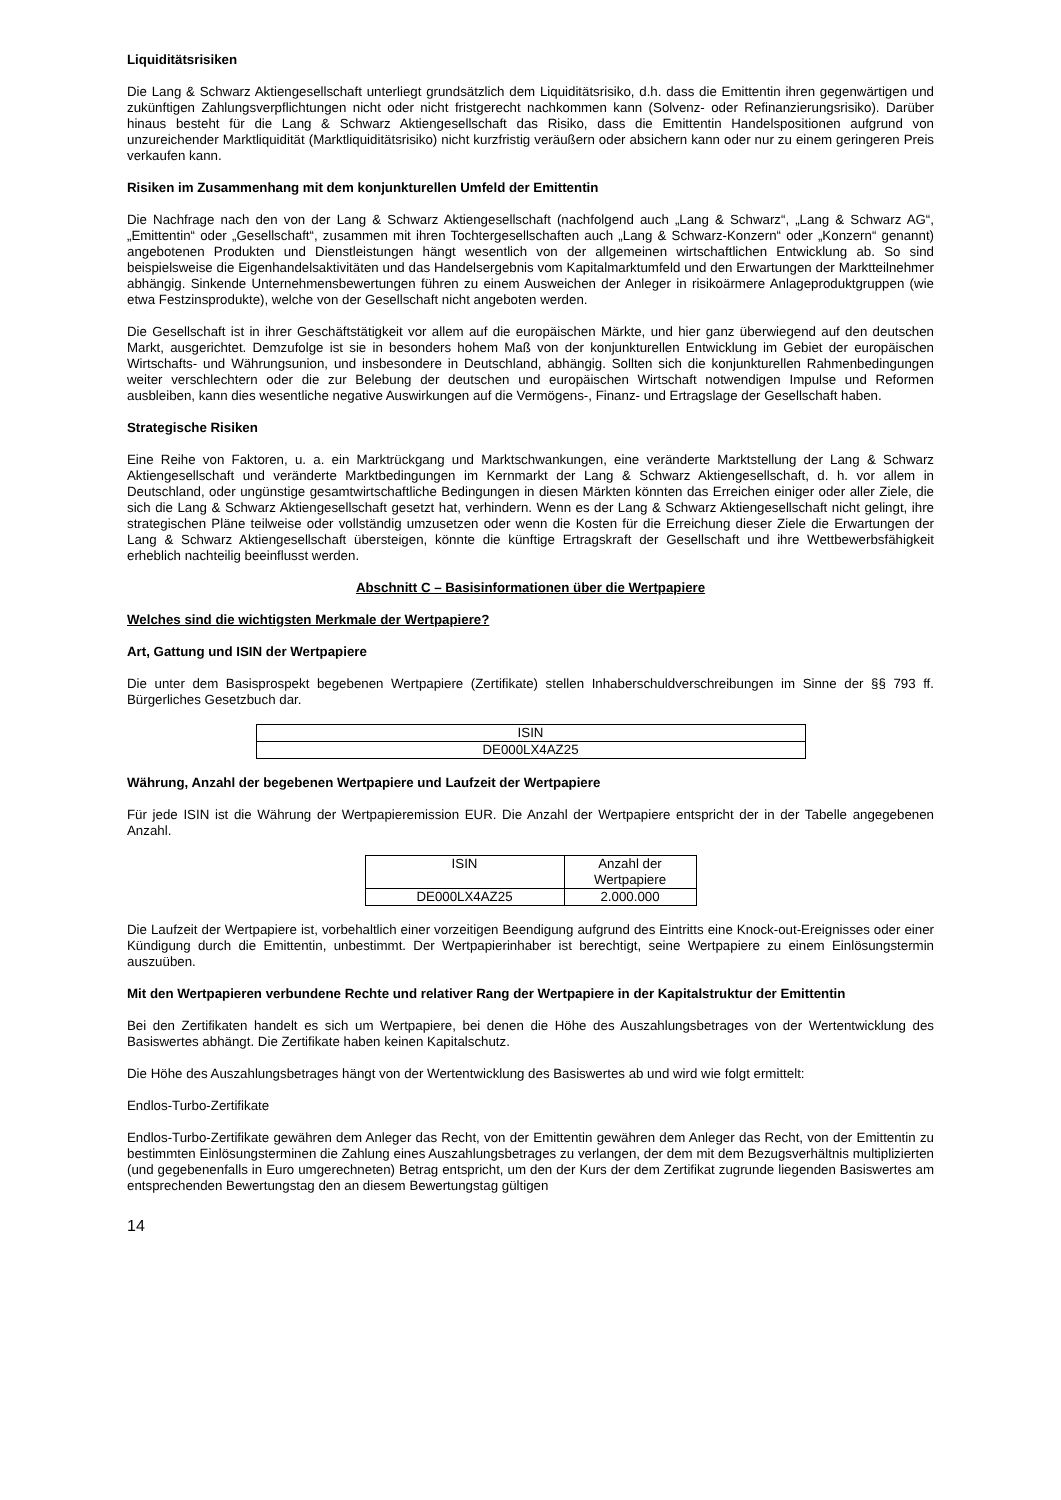Liquiditätsrisiken
Die Lang & Schwarz Aktiengesellschaft unterliegt grundsätzlich dem Liquiditätsrisiko, d.h. dass die Emittentin ihren gegenwärtigen und zukünftigen Zahlungsverpflichtungen nicht oder nicht fristgerecht nachkommen kann (Solvenz- oder Refinanzierungsrisiko). Darüber hinaus besteht für die Lang & Schwarz Aktiengesellschaft das Risiko, dass die Emittentin Handelspositionen aufgrund von unzureichender Marktliquidität (Marktliquiditätsrisiko) nicht kurzfristig veräußern oder absichern kann oder nur zu einem geringeren Preis verkaufen kann.
Risiken im Zusammenhang mit dem konjunkturellen Umfeld der Emittentin
Die Nachfrage nach den von der Lang & Schwarz Aktiengesellschaft (nachfolgend auch „Lang & Schwarz“, „Lang & Schwarz AG“, „Emittentin“ oder „Gesellschaft“, zusammen mit ihren Tochtergesellschaften auch „Lang & Schwarz-Konzern“ oder „Konzern“ genannt) angebotenen Produkten und Dienstleistungen hängt wesentlich von der allgemeinen wirtschaftlichen Entwicklung ab. So sind beispielsweise die Eigenhandelsaktivitäten und das Handelsergebnis vom Kapitalmarktumfeld und den Erwartungen der Marktteilnehmer abhängig. Sinkende Unternehmensbewertungen führen zu einem Ausweichen der Anleger in risikoärmere Anlageproduktgruppen (wie etwa Festzinsprodukte), welche von der Gesellschaft nicht angeboten werden.
Die Gesellschaft ist in ihrer Geschäftstätigkeit vor allem auf die europäischen Märkte, und hier ganz überwiegend auf den deutschen Markt, ausgerichtet. Demzufolge ist sie in besonders hohem Maß von der konjunkturellen Entwicklung im Gebiet der europäischen Wirtschafts- und Währungsunion, und insbesondere in Deutschland, abhängig. Sollten sich die konjunkturellen Rahmenbedingungen weiter verschlechtern oder die zur Belebung der deutschen und europäischen Wirtschaft notwendigen Impulse und Reformen ausbleiben, kann dies wesentliche negative Auswirkungen auf die Vermögens-, Finanz- und Ertragslage der Gesellschaft haben.
Strategische Risiken
Eine Reihe von Faktoren, u. a. ein Marktrückgang und Marktschwankungen, eine veränderte Marktstellung der Lang & Schwarz Aktiengesellschaft und veränderte Marktbedingungen im Kernmarkt der Lang & Schwarz Aktiengesellschaft, d. h. vor allem in Deutschland, oder ungünstige gesamtwirtschaftliche Bedingungen in diesen Märkten könnten das Erreichen einiger oder aller Ziele, die sich die Lang & Schwarz Aktiengesellschaft gesetzt hat, verhindern. Wenn es der Lang & Schwarz Aktiengesellschaft nicht gelingt, ihre strategischen Pläne teilweise oder vollständig umzusetzen oder wenn die Kosten für die Erreichung dieser Ziele die Erwartungen der Lang & Schwarz Aktiengesellschaft übersteigen, könnte die künftige Ertragskraft der Gesellschaft und ihre Wettbewerbsfähigkeit erheblich nachteilig beeinflusst werden.
Abschnitt C – Basisinformationen über die Wertpapiere
Welches sind die wichtigsten Merkmale der Wertpapiere?
Art, Gattung und ISIN der Wertpapiere
Die unter dem Basisprospekt begebenen Wertpapiere (Zertifikate) stellen Inhaberschuldverschreibungen im Sinne der §§ 793 ff. Bürgerliches Gesetzbuch dar.
| ISIN |
| --- |
| DE000LX4AZ25 |
Währung, Anzahl der begebenen Wertpapiere und Laufzeit der Wertpapiere
Für jede ISIN ist die Währung der Wertpapieremission EUR. Die Anzahl der Wertpapiere entspricht der in der Tabelle angegebenen Anzahl.
| ISIN | Anzahl der Wertpapiere |
| --- | --- |
| DE000LX4AZ25 | 2.000.000 |
Die Laufzeit der Wertpapiere ist, vorbehaltlich einer vorzeitigen Beendigung aufgrund des Eintritts eine Knock-out-Ereignisses oder einer Kündigung durch die Emittentin, unbestimmt. Der Wertpapierinhaber ist berechtigt, seine Wertpapiere zu einem Einlösungstermin auszuüben.
Mit den Wertpapieren verbundene Rechte und relativer Rang der Wertpapiere in der Kapitalstruktur der Emittentin
Bei den Zertifikaten handelt es sich um Wertpapiere, bei denen die Höhe des Auszahlungsbetrages von der Wertentwicklung des Basiswertes abhängt. Die Zertifikate haben keinen Kapitalschutz.
Die Höhe des Auszahlungsbetrages hängt von der Wertentwicklung des Basiswertes ab und wird wie folgt ermittelt:
Endlos-Turbo-Zertifikate
Endlos-Turbo-Zertifikate gewähren dem Anleger das Recht, von der Emittentin gewähren dem Anleger das Recht, von der Emittentin zu bestimmten Einlösungsterminen die Zahlung eines Auszahlungsbetrages zu verlangen, der dem mit dem Bezugsverhältnis multiplizierten (und gegebenenfalls in Euro umgerechneten) Betrag entspricht, um den der Kurs der dem Zertifikat zugrunde liegenden Basiswertes am entsprechenden Bewertungstag den an diesem Bewertungstag gültigen
14